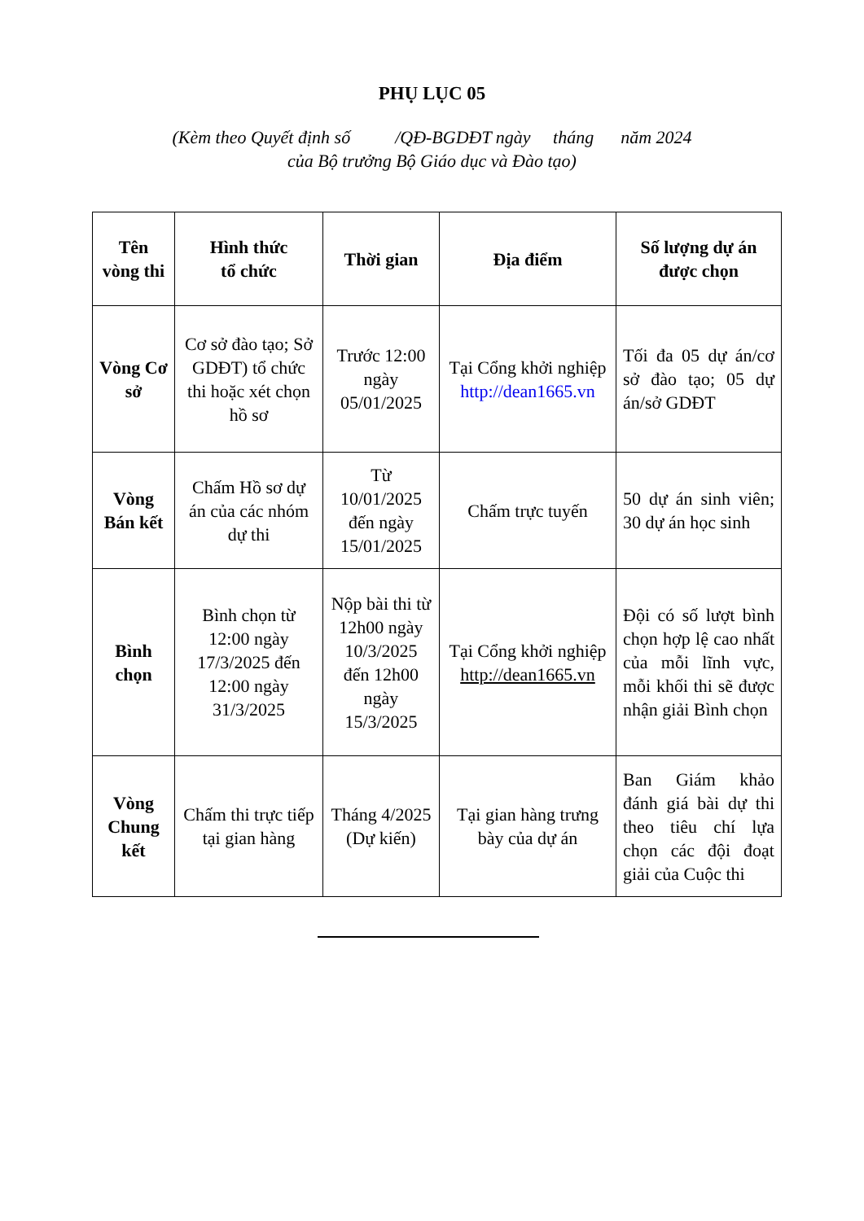PHỤ LỤC 05
(Kèm theo Quyết định số /QĐ-BGDĐT ngày tháng năm 2024
của Bộ trưởng Bộ Giáo dục và Đào tạo)
| Tên vòng thi | Hình thức tổ chức | Thời gian | Địa điểm | Số lượng dự án được chọn |
| --- | --- | --- | --- | --- |
| Vòng Cơ sở | Cơ sở đào tạo; Sở GDĐT) tổ chức thi hoặc xét chọn hồ sơ | Trước 12:00 ngày 05/01/2025 | Tại Cổng khởi nghiệp http://dean1665.vn | Tối đa 05 dự án/cơ sở đào tạo; 05 dự án/sở GDĐT |
| Vòng Bán kết | Chấm Hồ sơ dự án của các nhóm dự thi | Từ 10/01/2025 đến ngày 15/01/2025 | Chấm trực tuyến | 50 dự án sinh viên; 30 dự án học sinh |
| Bình chọn | Bình chọn từ 12:00 ngày 17/3/2025 đến 12:00 ngày 31/3/2025 | Nộp bài thi từ 12h00 ngày 10/3/2025 đến 12h00 ngày 15/3/2025 | Tại Cổng khởi nghiệp http://dean1665.vn | Đội có số lượt bình chọn hợp lệ cao nhất của mỗi lĩnh vực, mỗi khối thi sẽ được nhận giải Bình chọn |
| Vòng Chung kết | Chấm thi trực tiếp tại gian hàng | Tháng 4/2025 (Dự kiến) | Tại gian hàng trưng bày của dự án | Ban Giám khảo đánh giá bài dự thi theo tiêu chí lựa chọn các đội đoạt giải của Cuộc thi |